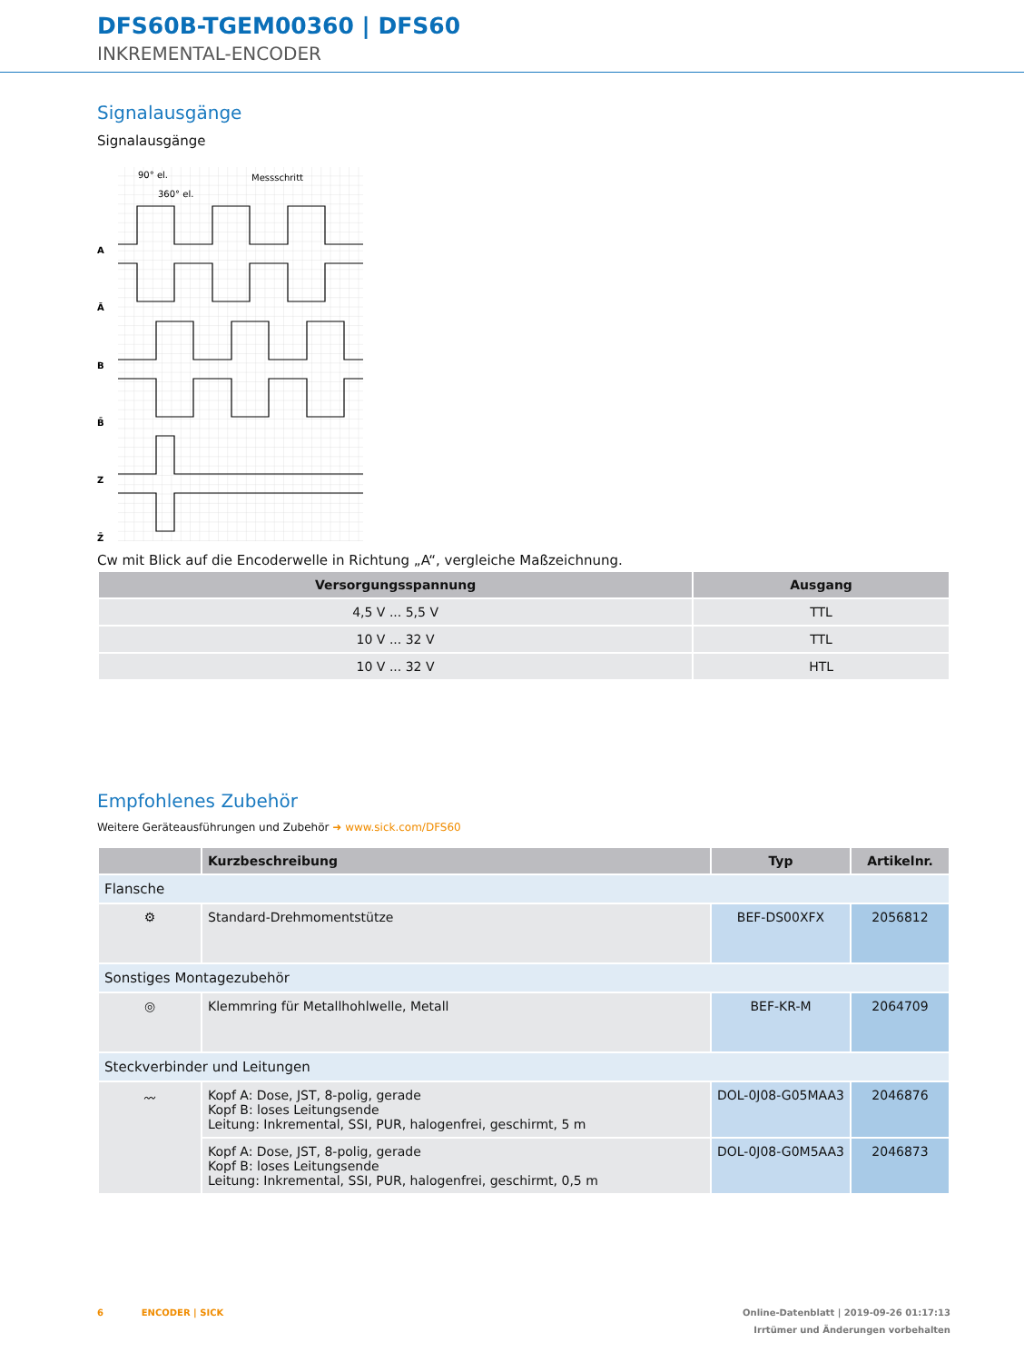DFS60B-TGEM00360 | DFS60
INKREMENTAL-ENCODER
Signalausgänge
Signalausgänge
A
Ā
B
B̄
Z
Z̄
90° el.
360° el.
Messschritt
Cw mit Blick auf die Encoderwelle in Richtung „A“, vergleiche Maßzeichnung.
| Versorgungsspannung | Ausgang |
| --- | --- |
| 4,5 V ... 5,5 V | TTL |
| 10 V ... 32 V | TTL |
| 10 V ... 32 V | HTL |
Empfohlenes Zubehör
Weitere Geräteausführungen und Zubehör ➜ www.sick.com/DFS60
| | Kurzbeschreibung | Typ | Artikelnr. |
| --- | --- | --- | --- |
| Flansche | | | |
| ⚙ | Standard-Drehmomentstütze | BEF-DS00XFX | 2056812 |
| Sonstiges Montagezubehör | | | |
| ◎ | Klemmring für Metallhohlwelle, Metall | BEF-KR-M | 2064709 |
| Steckverbinder und Leitungen | | | |
| 〰 | Kopf A: Dose, JST, 8-polig, gerade Kopf B: loses Leitungsende Leitung: Inkremental, SSI, PUR, halogenfrei, geschirmt, 5 m | DOL-0J08-G05MAA3 | 2046876 |
| | Kopf A: Dose, JST, 8-polig, gerade Kopf B: loses Leitungsende Leitung: Inkremental, SSI, PUR, halogenfrei, geschirmt, 0,5 m | DOL-0J08-G0M5AA3 | 2046873 |
6 ENCODER | SICK Online-Datenblatt | 2019-09-26 01:17:13
Irrtümer und Änderungen vorbehalten